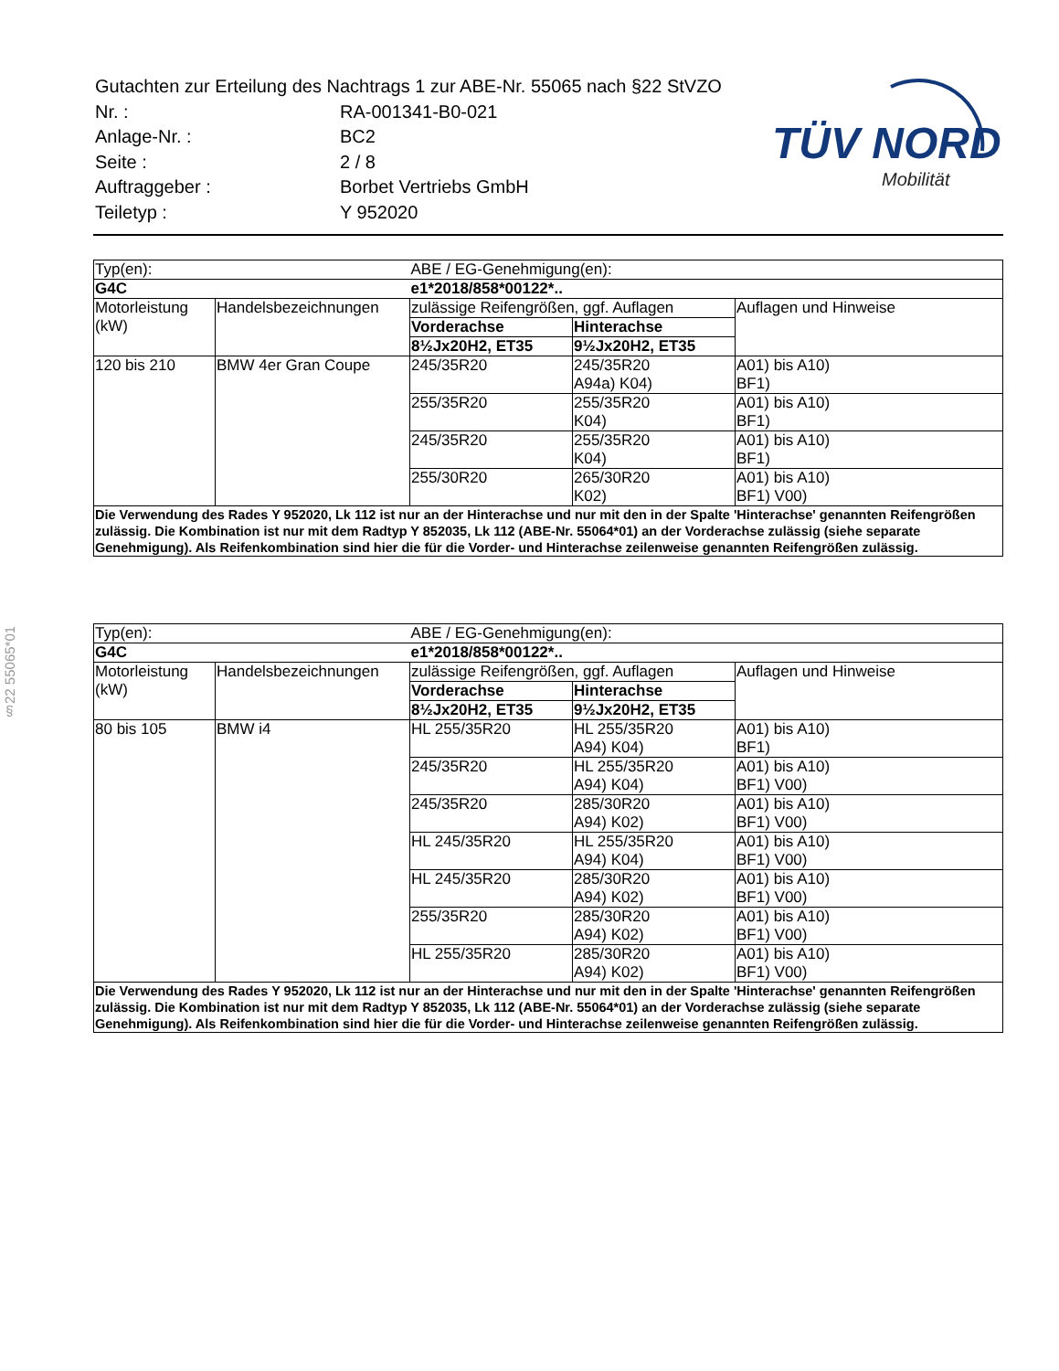| Gutachten zur Erteilung des Nachtrags 1 zur ABE-Nr. 55065 nach §22 StVZO | |
| Nr. : | RA-001341-B0-021 |
| Anlage-Nr. : | BC2 |
| Seite : | 2 / 8 |
| Auftraggeber : | Borbet Vertriebs GmbH |
| Teiletyp : | Y 952020 |
TÜV NORD
Mobilität
§22 55065*01
| Typ(en): | | ABE / EG-Genehmigung(en): | | |
| G4C | | e1*2018/858*00122*.. | | |
| Motorleistung (kW) | Handelsbezeichnungen | zulässige Reifengrößen, ggf. Auflagen | | Auflagen und Hinweise |
| | | Vorderachse | Hinterachse | |
| | | 8½Jx20H2, ET35 | 9½Jx20H2, ET35 | |
| 120 bis 210 | BMW 4er Gran Coupe | 245/35R20 | 245/35R20 A94a) K04) | A01) bis A10) BF1) |
| | | 255/35R20 | 255/35R20 K04) | A01) bis A10) BF1) |
| | | 245/35R20 | 255/35R20 K04) | A01) bis A10) BF1) |
| | | 255/30R20 | 265/30R20 K02) | A01) bis A10) BF1) V00) |
| Die Verwendung des Rades Y 952020, Lk 112 ist nur an der Hinterachse und nur mit den in der Spalte 'Hinterachse' genannten Reifengrößen zulässig. Die Kombination ist nur mit dem Radtyp Y 852035, Lk 112 (ABE-Nr. 55064*01) an der Vorderachse zulässig (siehe separate Genehmigung). Als Reifenkombination sind hier die für die Vorder- und Hinterachse zeilenweise genannten Reifengrößen zulässig. | | | | |
| Typ(en): | | ABE / EG-Genehmigung(en): | | |
| G4C | | e1*2018/858*00122*.. | | |
| Motorleistung (kW) | Handelsbezeichnungen | zulässige Reifengrößen, ggf. Auflagen | | Auflagen und Hinweise |
| | | Vorderachse | Hinterachse | |
| | | 8½Jx20H2, ET35 | 9½Jx20H2, ET35 | |
| 80 bis 105 | BMW i4 | HL 255/35R20 | HL 255/35R20 A94) K04) | A01) bis A10) BF1) |
| | | 245/35R20 | HL 255/35R20 A94) K04) | A01) bis A10) BF1) V00) |
| | | 245/35R20 | 285/30R20 A94) K02) | A01) bis A10) BF1) V00) |
| | | HL 245/35R20 | HL 255/35R20 A94) K04) | A01) bis A10) BF1) V00) |
| | | HL 245/35R20 | 285/30R20 A94) K02) | A01) bis A10) BF1) V00) |
| | | 255/35R20 | 285/30R20 A94) K02) | A01) bis A10) BF1) V00) |
| | | HL 255/35R20 | 285/30R20 A94) K02) | A01) bis A10) BF1) V00) |
| Die Verwendung des Rades Y 952020, Lk 112 ist nur an der Hinterachse und nur mit den in der Spalte 'Hinterachse' genannten Reifengrößen zulässig. Die Kombination ist nur mit dem Radtyp Y 852035, Lk 112 (ABE-Nr. 55064*01) an der Vorderachse zulässig (siehe separate Genehmigung). Als Reifenkombination sind hier die für die Vorder- und Hinterachse zeilenweise genannten Reifengrößen zulässig. | | | | |